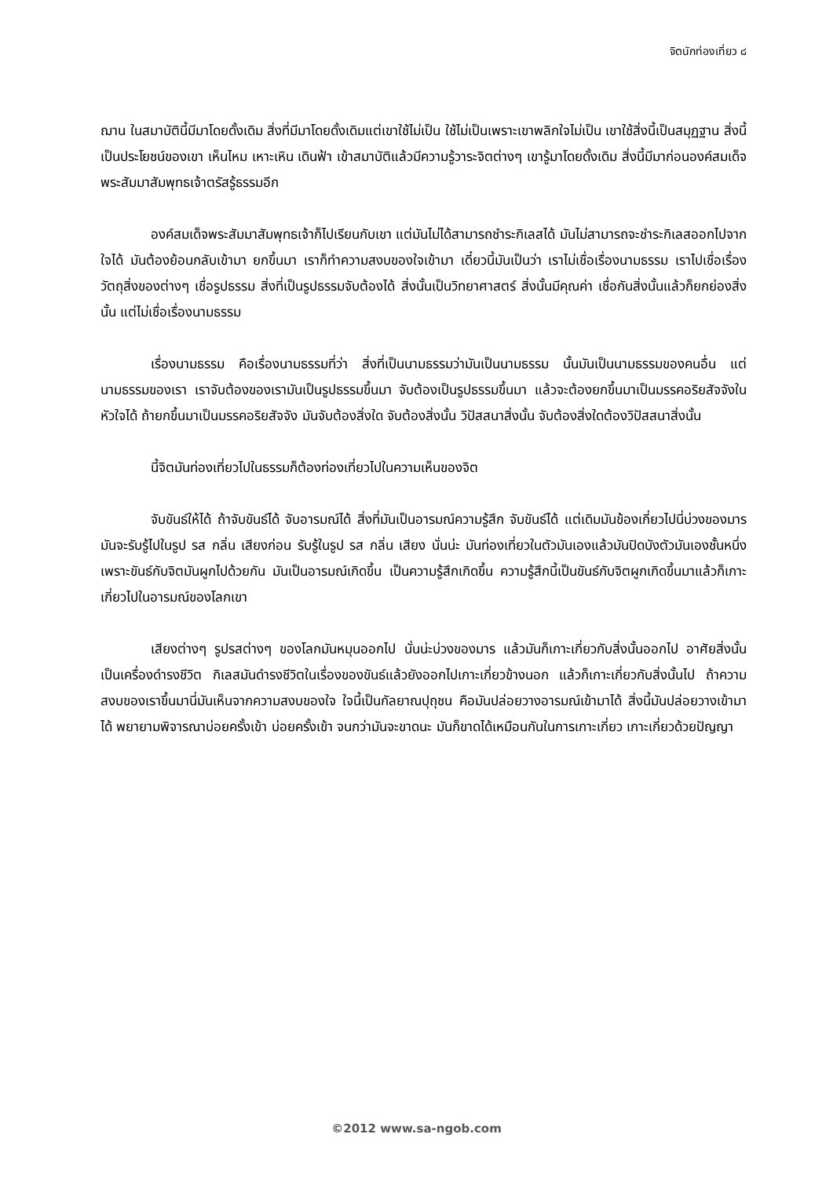จิตนักท่องเที่ยว ๘
ฌาน ในสมาบัตินี้มีมาโดยดั้งเดิม สิ่งที่มีมาโดยดั้งเดิมแต่เขาใช้ไม่เป็น ใช้ไม่เป็นเพราะเขาพลิกใจไม่เป็น เขาใช้สิ่งนี้เป็นสมุฏฐาน สิ่งนี้เป็นประโยชน์ของเขา เห็นไหม เหาะเหิน เดินฟ้า เข้าสมาบัติแล้วมีความรู้วาระจิตต่างๆ เขารู้มาโดยดั้งเดิม สิ่งนี้มีมาก่อนองค์สมเด็จพระสัมมาสัมพุทธเจ้าตรัสรู้ธรรมอีก
องค์สมเด็จพระสัมมาสัมพุทธเจ้าก็ไปเรียนกับเขา แต่มันไม่ได้สามารถชำระกิเลสได้ มันไม่สามารถจะชำระกิเลสออกไปจากใจได้ มันต้องย้อนกลับเข้ามา ยกขึ้นมา เราก็ทำความสงบของใจเข้ามา เดี๋ยวนี้มันเป็นว่า เราไม่เชื่อเรื่องนามธรรม เราไปเชื่อเรื่องวัตถุสิ่งของต่างๆ เชื่อรูปธรรม สิ่งที่เป็นรูปธรรมจับต้องได้ สิ่งนั้นเป็นวิทยาศาสตร์ สิ่งนั้นมีคุณค่า เชื่อกันสิ่งนั้นแล้วก็ยกย่องสิ่งนั้น แต่ไม่เชื่อเรื่องนามธรรม
เรื่องนามธรรม คือเรื่องนามธรรมที่ว่า สิ่งที่เป็นนามธรรมว่ามันเป็นนามธรรม นั้นมันเป็นนามธรรมของคนอื่น แต่นามธรรมของเรา เราจับต้องของเรามันเป็นรูปธรรมขึ้นมา จับต้องเป็นรูปธรรมขึ้นมา แล้วจะต้องยกขึ้นมาเป็นมรรคอริยสัจจังในหัวใจได้ ถ้ายกขึ้นมาเป็นมรรคอริยสัจจัง มันจับต้องสิ่งใด จับต้องสิ่งนั้น วิปัสสนาสิ่งนั้น จับต้องสิ่งใดต้องวิปัสสนาสิ่งนั้น
นี้จิตมันท่องเที่ยวไปในธรรมก็ต้องท่องเที่ยวไปในความเห็นของจิต
จับขันธ์ให้ได้ ถ้าจับขันธ์ได้ จับอารมณ์ได้ สิ่งที่มันเป็นอารมณ์ความรู้สึก จับขันธ์ได้ แต่เดิมมันข้องเกี่ยวไปนี่บ่วงของมาร มันจะรับรู้ไปในรูป รส กลิ่น เสียงก่อน รับรู้ในรูป รส กลิ่น เสียง นั่นน่ะ มันท่องเที่ยวในตัวมันเองแล้วมันปิดบังตัวมันเองชั้นหนึ่ง เพราะขันธ์กับจิตมันผูกไปด้วยกัน มันเป็นอารมณ์เกิดขึ้น เป็นความรู้สึกเกิดขึ้น ความรู้สึกนี้เป็นขันธ์กับจิตผูกเกิดขึ้นมาแล้วก็เกาะเกี่ยวไปในอารมณ์ของโลกเขา
เสียงต่างๆ รูปรสต่างๆ ของโลกมันหมุนออกไป นั่นน่ะบ่วงของมาร แล้วมันก็เกาะเกี่ยวกับสิ่งนั้นออกไป อาศัยสิ่งนั้นเป็นเครื่องดำรงชีวิต กิเลสมันดำรงชีวิตในเรื่องของขันธ์แล้วยังออกไปเกาะเกี่ยวข้างนอก แล้วก็เกาะเกี่ยวกับสิ่งนั้นไป ถ้าความสงบของเราขึ้นมานี่มันเห็นจากความสงบของใจ ใจนี้เป็นกัลยาณปุถุชน คือมันปล่อยวางอารมณ์เข้ามาได้ สิ่งนี้มันปล่อยวางเข้ามาได้ พยายามพิจารณาบ่อยครั้งเข้า บ่อยครั้งเข้า จนกว่ามันจะขาดนะ มันก็ขาดได้เหมือนกันในการเกาะเกี่ยว เกาะเกี่ยวด้วยปัญญา
©2012 www.sa-ngob.com